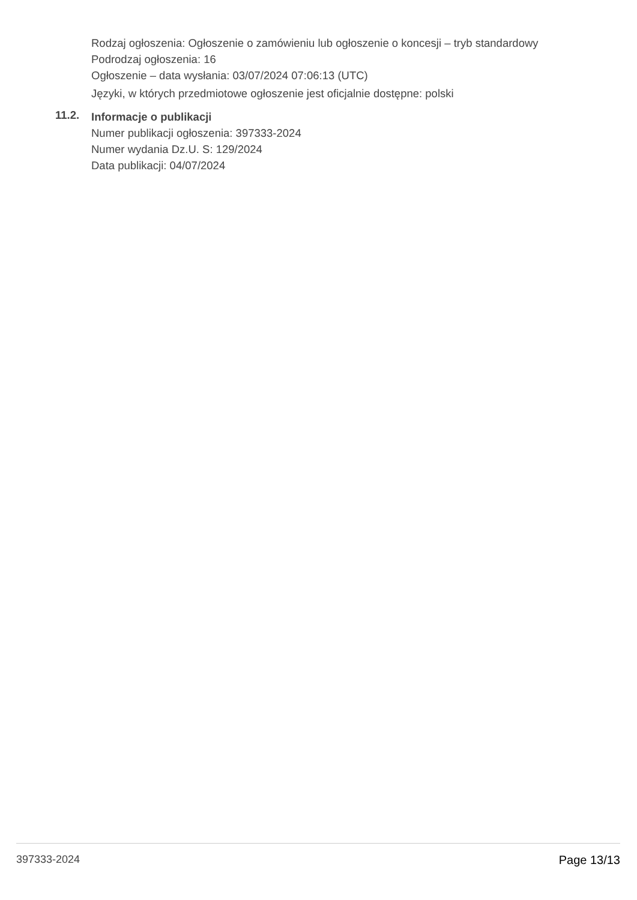Rodzaj ogłoszenia: Ogłoszenie o zamówieniu lub ogłoszenie o koncesji – tryb standardowy
Podrodzaj ogłoszenia: 16
Ogłoszenie – data wysłania: 03/07/2024 07:06:13 (UTC)
Języki, w których przedmiotowe ogłoszenie jest oficjalnie dostępne: polski
11.2.
Informacje o publikacji
Numer publikacji ogłoszenia: 397333-2024
Numer wydania Dz.U. S: 129/2024
Data publikacji: 04/07/2024
397333-2024 Page 13/13